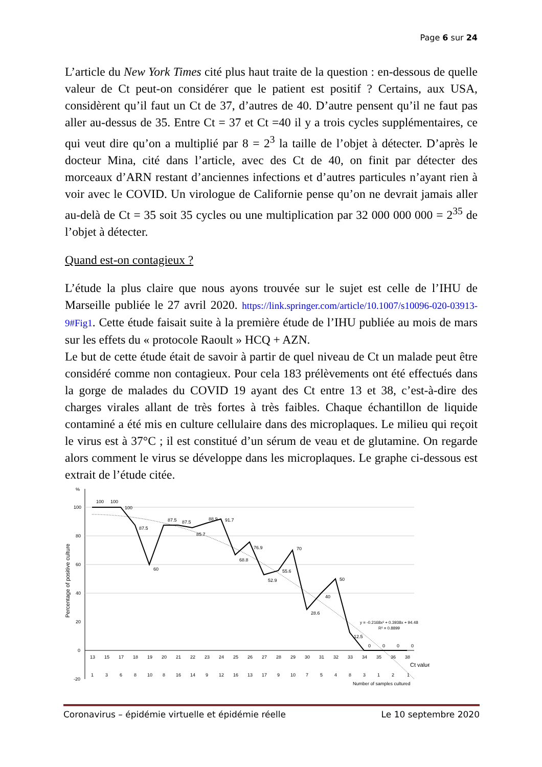Page 6 sur 24
L’article du New York Times cité plus haut traite de la question : en-dessous de quelle valeur de Ct peut-on considérer que le patient est positif ? Certains, aux USA, considèrent qu’il faut un Ct de 37, d’autres de 40. D’autre pensent qu’il ne faut pas aller au-dessus de 35. Entre Ct = 37 et Ct =40 il y a trois cycles supplémentaires, ce qui veut dire qu’on a multiplié par 8 = 2<sup>3</sup> la taille de l’objet à détecter. D’après le docteur Mina, cité dans l’article, avec des Ct de 40, on finit par détecter des morceaux d’ARN restant d’anciennes infections et d’autres particules n’ayant rien à voir avec le COVID. Un virologue de Californie pense qu’on ne devrait jamais aller au-delà de Ct = 35 soit 35 cycles ou une multiplication par 32 000 000 000 = 2<sup>35</sup> de l’objet à détecter.
Quand est-on contagieux ?
L’étude la plus claire que nous ayons trouvée sur le sujet est celle de l’IHU de Marseille publiée le 27 avril 2020. https://link.springer.com/article/10.1007/s10096-020-03913-9#Fig1. Cette étude faisait suite à la première étude de l’IHU publiée au mois de mars sur les effets du « protocole Raoult » HCQ + AZN.
Le but de cette étude était de savoir à partir de quel niveau de Ct un malade peut être considéré comme non contagieux. Pour cela 183 prélèvements ont été effectués dans la gorge de malades du COVID 19 ayant des Ct entre 13 et 38, c’est-à-dire des charges virales allant de très fortes à très faibles. Chaque échantillon de liquide contaminé a été mis en culture cellulaire dans des microplaques. Le milieu qui reçoit le virus est à 37°C ; il est constitué d’un sérum de veau et de glutamine. On regarde alors comment le virus se développe dans les microplaques. Le graphe ci-dessous est extrait de l’étude citée.
%
100
80
60
40
20
0
-20
Percentage of positive culture
100
100
100
87.5
60
87.5
87.5
85.7
88.9
91.7
68.8
76.9
52.9
55.6
70
28.6
40
50
12.5
0
0
0
0
y = -0.2168x² + 0.3938x + 94.48
R² = 0.8899
13
15
17
18
19
20
21
22
23
24
25
26
27
28
29
30
31
32
33
34
35
36
38
Ct value
1
3
6
8
10
8
16
14
9
12
16
13
17
9
10
7
5
4
8
3
1
2
1
Number of samples cultured
Coronavirus – épidémie virtuelle et épidémie réelle Le 10 septembre 2020